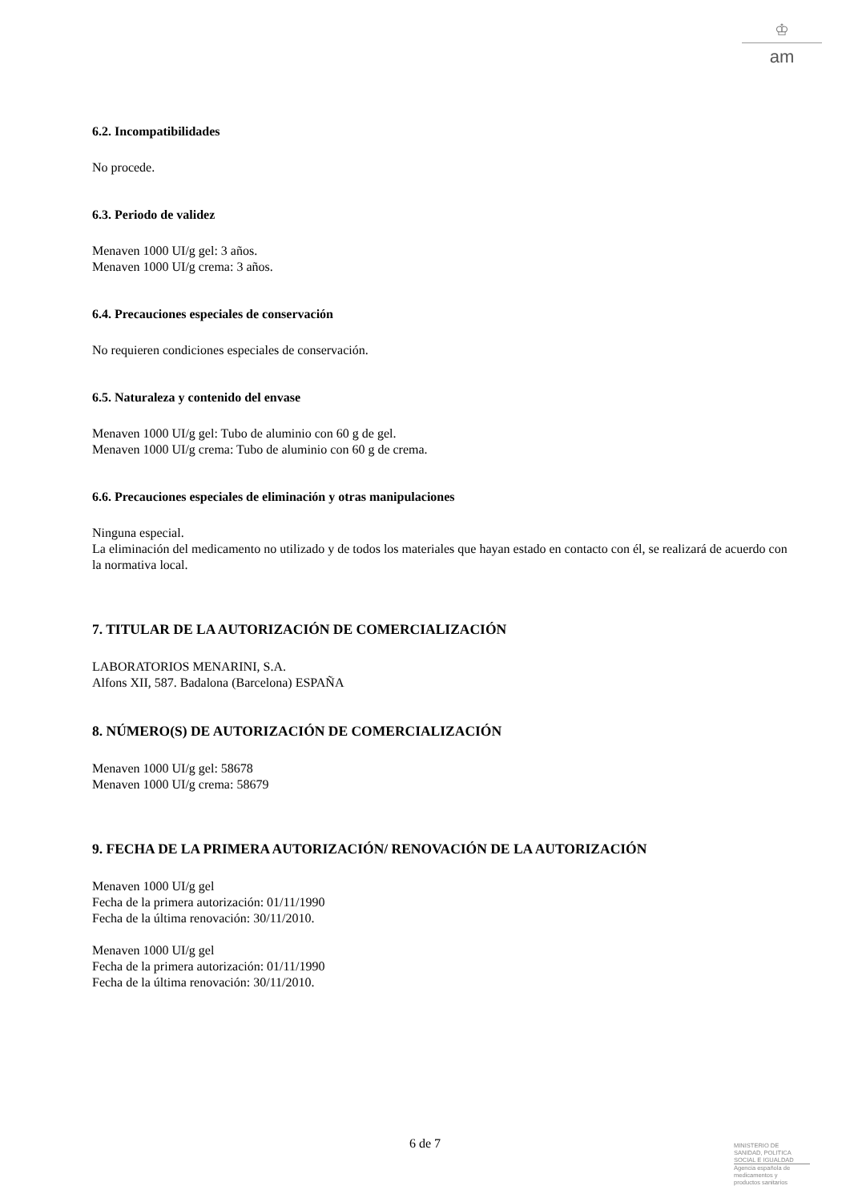♔
am
6.2. Incompatibilidades
No procede.
6.3. Periodo de validez
Menaven 1000 UI/g gel: 3 años.
Menaven 1000 UI/g crema: 3 años.
6.4. Precauciones especiales de conservación
No requieren condiciones especiales de conservación.
6.5. Naturaleza y contenido del envase
Menaven 1000 UI/g gel: Tubo de aluminio con 60 g de gel.
Menaven 1000 UI/g crema: Tubo de aluminio con 60 g de crema.
6.6. Precauciones especiales de eliminación y otras manipulaciones
Ninguna especial.
La eliminación del medicamento no utilizado y de todos los materiales que hayan estado en contacto con él, se realizará de acuerdo con la normativa local.
7. TITULAR DE LA AUTORIZACIÓN DE COMERCIALIZACIÓN
LABORATORIOS MENARINI, S.A.
Alfons XII, 587. Badalona (Barcelona) ESPAÑA
8. NÚMERO(S) DE AUTORIZACIÓN DE COMERCIALIZACIÓN
Menaven 1000 UI/g gel: 58678
Menaven 1000 UI/g crema: 58679
9. FECHA DE LA PRIMERA AUTORIZACIÓN/ RENOVACIÓN DE LA AUTORIZACIÓN
Menaven 1000 UI/g gel
Fecha de la primera autorización: 01/11/1990
Fecha de la última renovación: 30/11/2010.
Menaven 1000 UI/g gel
Fecha de la primera autorización: 01/11/1990
Fecha de la última renovación: 30/11/2010.
6 de 7
MINISTERIO DE
SANIDAD, POLITICA
SOCIAL E IGUALDAD
Agencia española de
medicamentos y
productos sanitarios